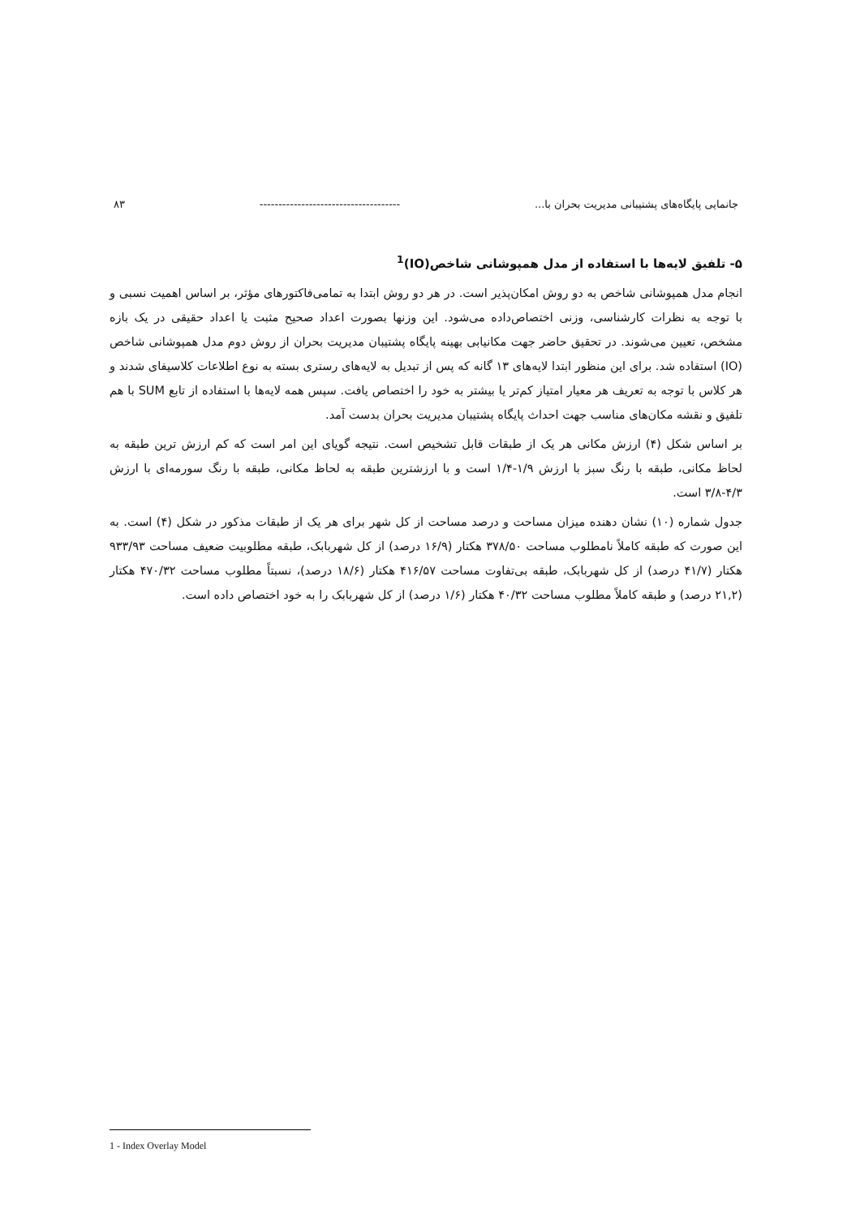جانمایی پایگاه‌های پشتیبانی مدیریت بحران با... ------------------------------------- ۸۳
۵- تلفیق لایه‌ها با استفاده از مدل همپوشانی شاخص(IO)<sup>1</sup>
انجام مدل همپوشانی شاخص به دو روش امکان‌پذیر است. در هر دو روش ابتدا به تمامی‌فاکتورهای مؤثر، بر اساس اهمیت نسبی و با توجه به نظرات کارشناسی، وزنی اختصاص‌داده می‌شود. این وزنها بصورت اعداد صحیح مثبت یا اعداد حقیقی در یک بازه مشخص، تعیین می‌شوند. در تحقیق حاضر جهت مکانیابی بهینه پایگاه پشتیبان مدیریت بحران از روش دوم مدل همپوشانی شاخص (IO) استفاده شد. برای این منظور ابتدا لایه‌های ۱۳ گانه که پس از تبدیل به لایه‌های رستری بسته به نوع اطلاعات کلاسیفای شدند و هر کلاس با توجه به تعریف هر معیار امتیاز کم‌تر یا بیشتر به خود را اختصاص یافت. سپس همه لایه‌ها با استفاده از تابع SUM با هم تلفیق و نقشه مکان‌های مناسب جهت احداث پایگاه پشتیبان مدیریت بحران بدست آمد.
بر اساس شکل (۴) ارزش مکانی هر یک از طبقات قابل تشخیص است. نتیجه گویای این امر است که کم ارزش ترین طبقه به لحاظ مکانی، طبقه با رنگ سبز با ارزش ۱/۹-۱/۴ است و با ارزشترین طبقه به لحاظ مکانی، طبقه با رنگ سورمه‌ای با ارزش ۴/۳-۳/۸ است.
جدول شماره (۱۰) نشان دهنده میزان مساحت و درصد مساحت از کل شهر برای هر یک از طبقات مذکور در شکل (۴) است. به این صورت که طبقه کاملاً نامطلوب مساحت ۳۷۸/۵۰ هکتار (۱۶/۹ درصد) از کل شهربابک، طبقه مطلوبیت ضعیف مساحت ۹۳۳/۹۳ هکتار (۴۱/۷ درصد) از کل شهربابک، طبقه بی‌تفاوت مساحت ۴۱۶/۵۷ هکتار (۱۸/۶ درصد)، نسبتاً مطلوب مساحت ۴۷۰/۳۲ هکتار (۲۱,۲ درصد) و طبقه کاملاً مطلوب مساحت ۴۰/۳۲ هکتار (۱/۶ درصد) از کل شهربابک را به خود اختصاص داده است.
1 - Index Overlay Model